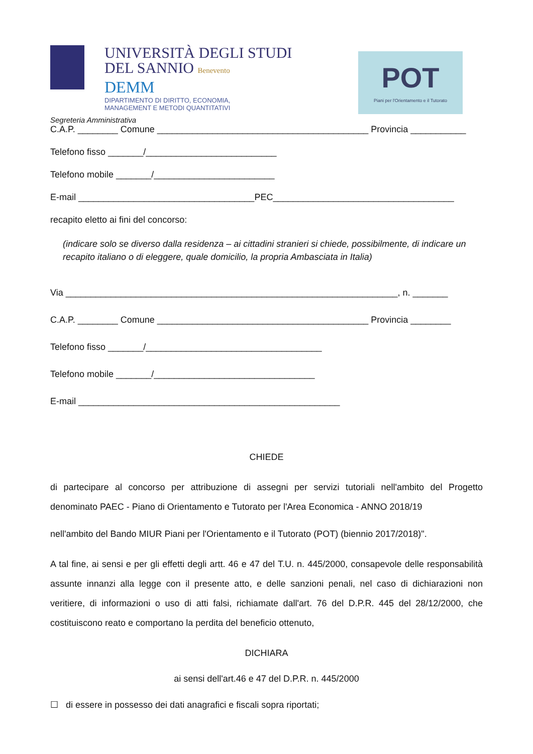UNIVERSITÀ DEGLI STUDI
DEL SANNIO Benevento
DEMM
DIPARTIMENTO DI DIRITTO, ECONOMIA,
MANAGEMENT E METODI QUANTITATIVI
POT
Piani per l'Orientamento e il Tutorato
Segreteria Amministrativa
C.A.P. ________ Comune __________________________________________ Provincia ___________
Telefono fisso _______/__________________________
Telefono mobile _______/________________________
E-mail ___________________________________PEC____________________________________
recapito eletto ai fini del concorso:
(indicare solo se diverso dalla residenza – ai cittadini stranieri si chiede, possibilmente, di indicare un recapito italiano o di eleggere, quale domicilio, la propria Ambasciata in Italia)
Via __________________________________________________________________, n. _______
C.A.P. ________ Comune __________________________________________ Provincia ________
Telefono fisso _______/___________________________________
Telefono mobile _______/________________________________
E-mail ____________________________________________________
CHIEDE
di partecipare al concorso per attribuzione di assegni per servizi tutoriali nell'ambito del Progetto denominato PAEC - Piano di Orientamento e Tutorato per l'Area Economica - ANNO 2018/19
nell'ambito del Bando MIUR Piani per l'Orientamento e il Tutorato (POT) (biennio 2017/2018)".
A tal fine, ai sensi e per gli effetti degli artt. 46 e 47 del T.U. n. 445/2000, consapevole delle responsabilità assunte innanzi alla legge con il presente atto, e delle sanzioni penali, nel caso di dichiarazioni non veritiere, di informazioni o uso di atti falsi, richiamate dall'art. 76 del D.P.R. 445 del 28/12/2000, che costituiscono reato e comportano la perdita del beneficio ottenuto,
DICHIARA
ai sensi dell'art.46 e 47 del D.P.R. n. 445/2000
☐ di essere in possesso dei dati anagrafici e fiscali sopra riportati;